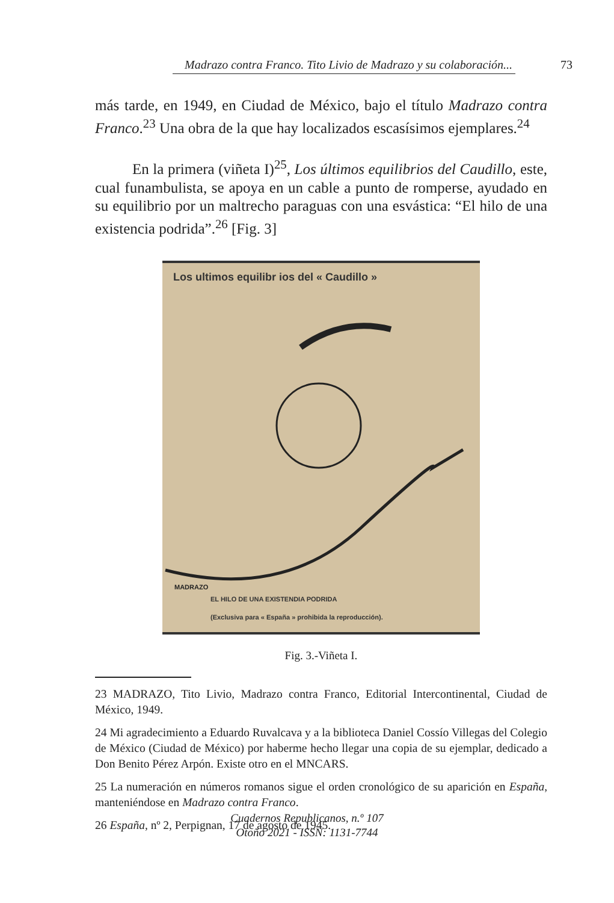Madrazo contra Franco. Tito Livio de Madrazo y su colaboración... 73
más tarde, en 1949, en Ciudad de México, bajo el título Madrazo contra Franco.<sup>23</sup> Una obra de la que hay localizados escasísimos ejemplares.<sup>24</sup>
En la primera (viñeta I)<sup>25</sup>, Los últimos equilibrios del Caudillo, este, cual funambulista, se apoya en un cable a punto de romperse, ayudado en su equilibrio por un maltrecho paraguas con una esvástica: “El hilo de una existencia podrida”.<sup>26</sup> [Fig. 3]
Los ultimos equilibr ios del « Caudillo »
MADRAZO
EL HILO DE UNA EXISTENDIA PODRIDA
(Exclusiva para « España » prohibida la reproducción).
Fig. 3.-Viñeta I.
23 MADRAZO, Tito Livio, Madrazo contra Franco, Editorial Intercontinental, Ciudad de México, 1949.
24 Mi agradecimiento a Eduardo Ruvalcava y a la biblioteca Daniel Cossío Villegas del Colegio de México (Ciudad de México) por haberme hecho llegar una copia de su ejemplar, dedicado a Don Benito Pérez Arpón. Existe otro en el MNCARS.
25 La numeración en números romanos sigue el orden cronológico de su aparición en España, manteniéndose en Madrazo contra Franco.
26 España, nº 2, Perpignan, 17 de agosto de 1945.
Cuadernos Republicanos, n.º 107
Otoño 2021 - ISSN: 1131-7744